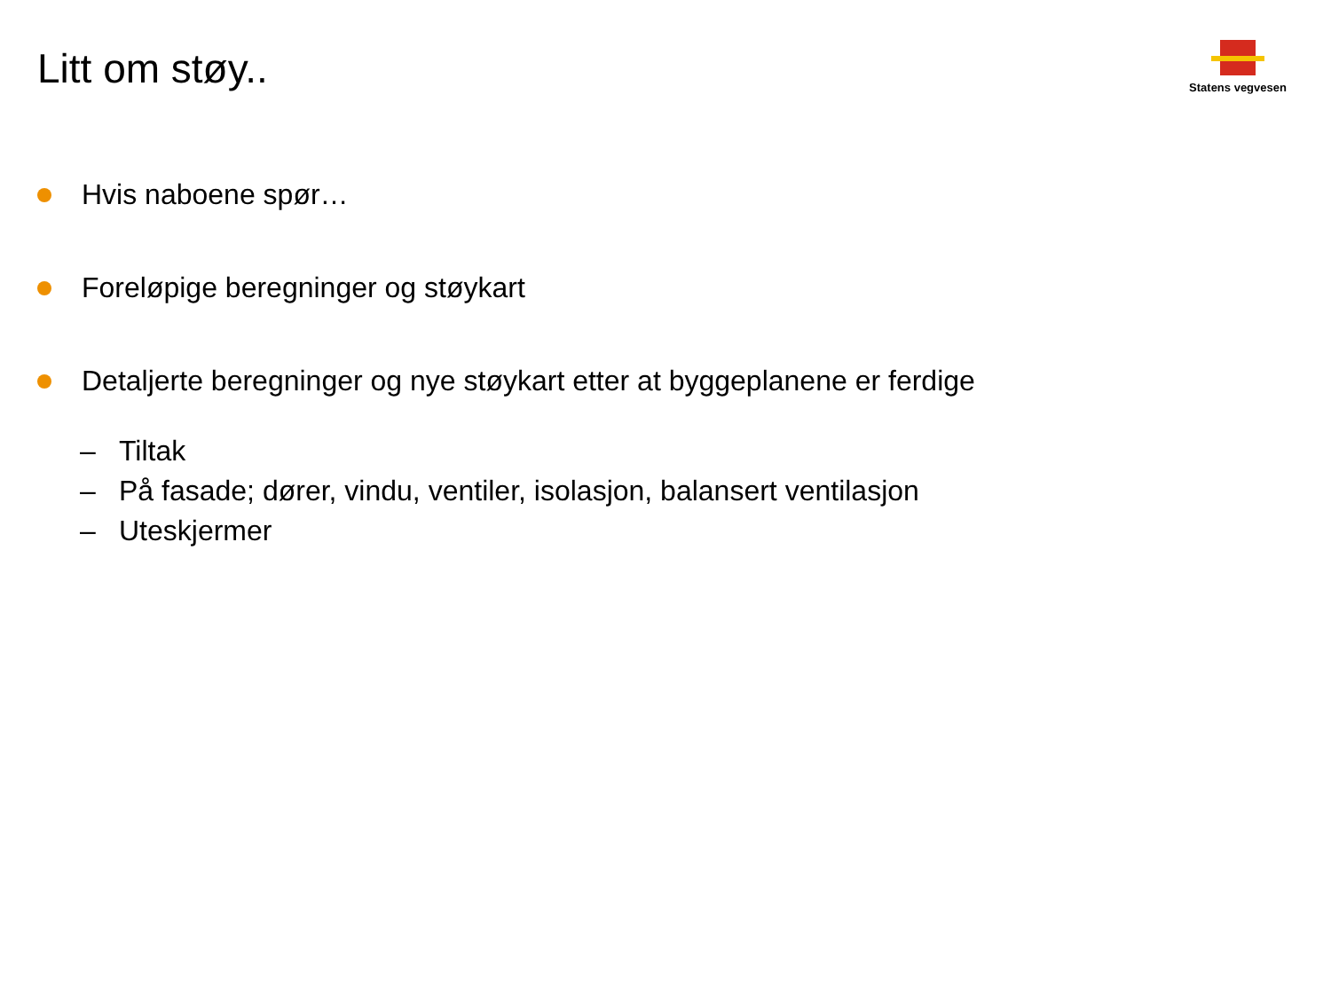Litt om støy..
Statens vegvesen
Hvis naboene spør…
Foreløpige beregninger og støykart
Detaljerte beregninger og nye støykart etter at byggeplanene er ferdige
– Tiltak
– På fasade; dører, vindu, ventiler, isolasjon, balansert ventilasjon
– Uteskjermer